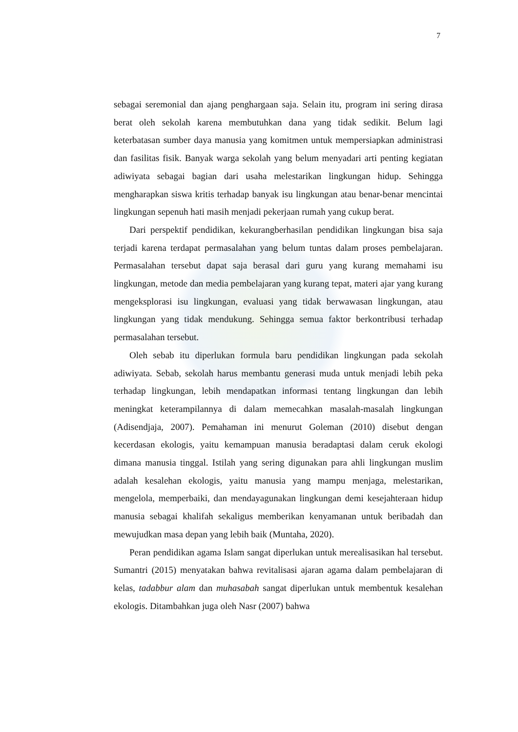7
sebagai seremonial dan ajang penghargaan saja. Selain itu, program ini sering dirasa berat oleh sekolah karena membutuhkan dana yang tidak sedikit. Belum lagi keterbatasan sumber daya manusia yang komitmen untuk mempersiapkan administrasi dan fasilitas fisik. Banyak warga sekolah yang belum menyadari arti penting kegiatan adiwiyata sebagai bagian dari usaha melestarikan lingkungan hidup. Sehingga mengharapkan siswa kritis terhadap banyak isu lingkungan atau benar-benar mencintai lingkungan sepenuh hati masih menjadi pekerjaan rumah yang cukup berat.
Dari perspektif pendidikan, kekurangberhasilan pendidikan lingkungan bisa saja terjadi karena terdapat permasalahan yang belum tuntas dalam proses pembelajaran. Permasalahan tersebut dapat saja berasal dari guru yang kurang memahami isu lingkungan, metode dan media pembelajaran yang kurang tepat, materi ajar yang kurang mengeksplorasi isu lingkungan, evaluasi yang tidak berwawasan lingkungan, atau lingkungan yang tidak mendukung. Sehingga semua faktor berkontribusi terhadap permasalahan tersebut.
Oleh sebab itu diperlukan formula baru pendidikan lingkungan pada sekolah adiwiyata. Sebab, sekolah harus membantu generasi muda untuk menjadi lebih peka terhadap lingkungan, lebih mendapatkan informasi tentang lingkungan dan lebih meningkat keterampilannya di dalam memecahkan masalah-masalah lingkungan (Adisendjaja, 2007). Pemahaman ini menurut Goleman (2010) disebut dengan kecerdasan ekologis, yaitu kemampuan manusia beradaptasi dalam ceruk ekologi dimana manusia tinggal. Istilah yang sering digunakan para ahli lingkungan muslim adalah kesalehan ekologis, yaitu manusia yang mampu menjaga, melestarikan, mengelola, memperbaiki, dan mendayagunakan lingkungan demi kesejahteraan hidup manusia sebagai khalifah sekaligus memberikan kenyamanan untuk beribadah dan mewujudkan masa depan yang lebih baik (Muntaha, 2020).
Peran pendidikan agama Islam sangat diperlukan untuk merealisasikan hal tersebut. Sumantri (2015) menyatakan bahwa revitalisasi ajaran agama dalam pembelajaran di kelas, tadabbur alam dan muhasabah sangat diperlukan untuk membentuk kesalehan ekologis. Ditambahkan juga oleh Nasr (2007) bahwa